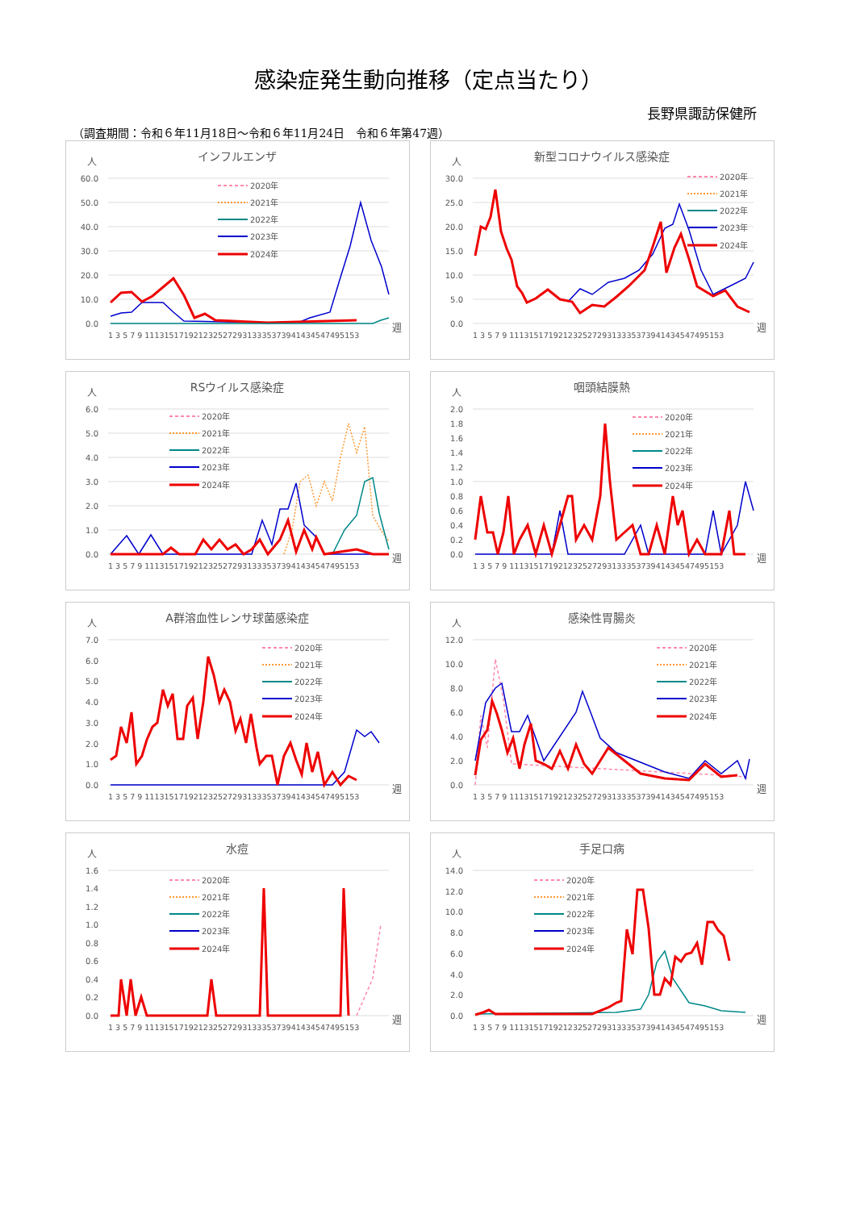感染症発生動向推移（定点当たり）
長野県諏訪保健所
（調査期間：令和６年11月18日～令和６年11月24日　令和６年第47週）
インフルエンザ
人
60.0
50.0
40.0
30.0
20.0
10.0
0.0
2020年
2021年
2022年
2023年
2024年
1 3 5 7 9 11131517192123252729313335373941434547495153
週
新型コロナウイルス感染症
人
30.0
25.0
20.0
15.0
10.0
5.0
0.0
2020年
2021年
2022年
2023年
2024年
1 3 5 7 9 11131517192123252729313335373941434547495153
週
RSウイルス感染症
人
6.0
5.0
4.0
3.0
2.0
1.0
0.0
2020年
2021年
2022年
2023年
2024年
1 3 5 7 9 11131517192123252729313335373941434547495153
週
咽頭結膜熱
人
2.0
1.8
1.6
1.4
1.2
1.0
0.8
0.6
0.4
0.2
0.0
2020年
2021年
2022年
2023年
2024年
1 3 5 7 9 11131517192123252729313335373941434547495153
週
A群溶血性レンサ球菌感染症
人
7.0
6.0
5.0
4.0
3.0
2.0
1.0
0.0
2020年
2021年
2022年
2023年
2024年
1 3 5 7 9 11131517192123252729313335373941434547495153
週
感染性胃腸炎
人
12.0
10.0
8.0
6.0
4.0
2.0
0.0
2020年
2021年
2022年
2023年
2024年
1 3 5 7 9 11131517192123252729313335373941434547495153
週
水痘
人
1.6
1.4
1.2
1.0
0.8
0.6
0.4
0.2
0.0
2020年
2021年
2022年
2023年
2024年
1 3 5 7 9 11131517192123252729313335373941434547495153
週
手足口病
人
14.0
12.0
10.0
8.0
6.0
4.0
2.0
0.0
2020年
2021年
2022年
2023年
2024年
1 3 5 7 9 11131517192123252729313335373941434547495153
週